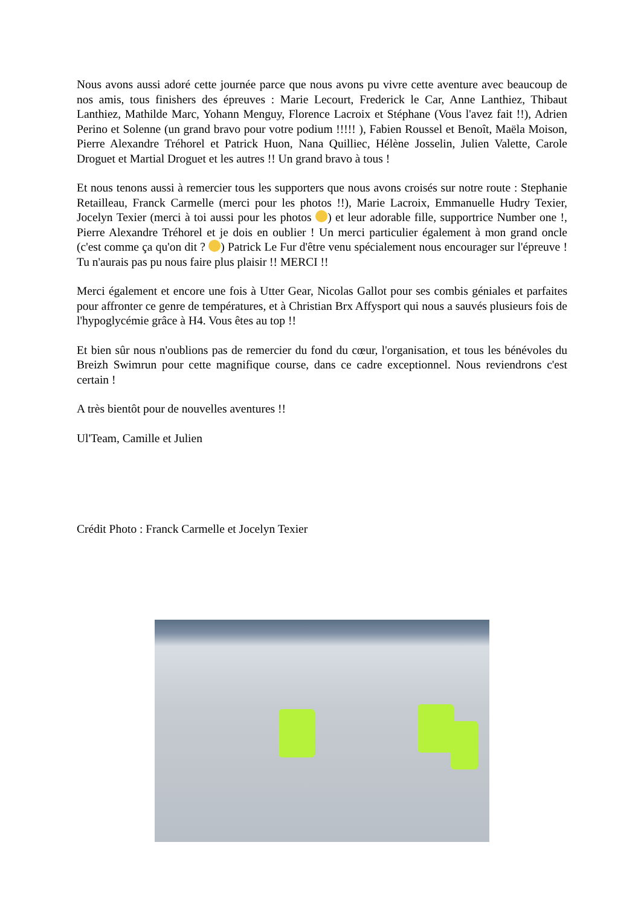Nous avons aussi adoré cette journée parce que nous avons pu vivre cette aventure avec beaucoup de nos amis, tous finishers des épreuves : Marie Lecourt, Frederick le Car, Anne Lanthiez, Thibaut Lanthiez, Mathilde Marc, Yohann Menguy, Florence Lacroix et Stéphane (Vous l'avez fait !!), Adrien Perino et Solenne (un grand bravo pour votre podium !!!!! ), Fabien Roussel et Benoît, Maëla Moison, Pierre Alexandre Tréhorel et Patrick Huon, Nana Quilliec, Hélène Josselin, Julien Valette, Carole Droguet et Martial Droguet et les autres !! Un grand bravo à tous !
Et nous tenons aussi à remercier tous les supporters que nous avons croisés sur notre route : Stephanie Retailleau, Franck Carmelle (merci pour les photos !!), Marie Lacroix, Emmanuelle Hudry Texier, Jocelyn Texier (merci à toi aussi pour les photos ) et leur adorable fille, supportrice Number one !, Pierre Alexandre Tréhorel et je dois en oublier ! Un merci particulier également à mon grand oncle (c'est comme ça qu'on dit ? ) Patrick Le Fur d'être venu spécialement nous encourager sur l'épreuve ! Tu n'aurais pas pu nous faire plus plaisir !! MERCI !!
Merci également et encore une fois à Utter Gear, Nicolas Gallot pour ses combis géniales et parfaites pour affronter ce genre de températures, et à Christian Brx Affysport qui nous a sauvés plusieurs fois de l'hypoglycémie grâce à H4. Vous êtes au top !!
Et bien sûr nous n'oublions pas de remercier du fond du cœur, l'organisation, et tous les bénévoles du Breizh Swimrun pour cette magnifique course, dans ce cadre exceptionnel. Nous reviendrons c'est certain !
A très bientôt pour de nouvelles aventures !!
Ul'Team, Camille et Julien
Crédit Photo : Franck Carmelle et Jocelyn Texier